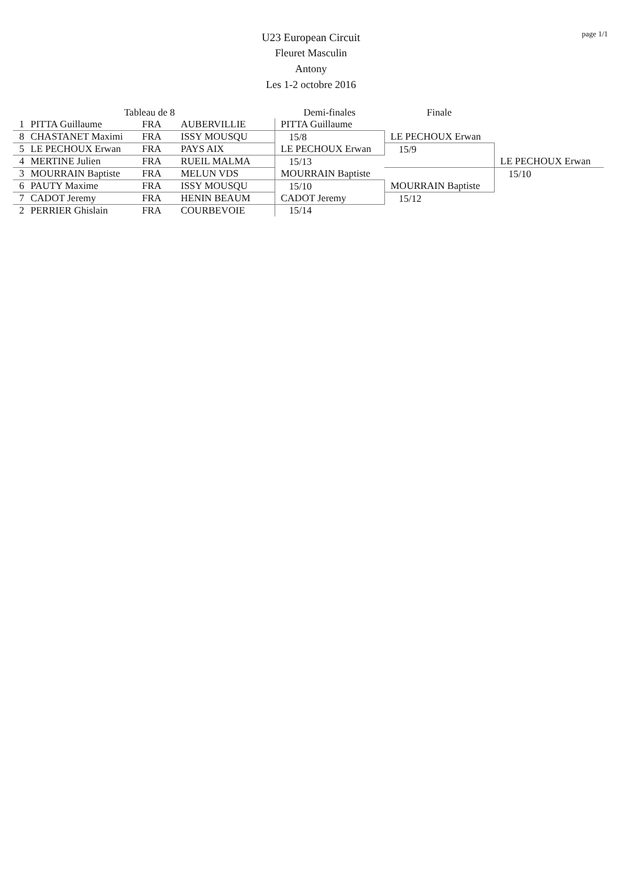page 1/1
U23 European Circuit
Fleuret Masculin
Antony
Les 1-2 octobre 2016
| | Tableau de 8 | | | Demi-finales | Finale | |
| --- | --- | --- | --- | --- | --- | --- |
| 1 | PITTA Guillaume | FRA | AUBERVILLIE | PITTA Guillaume | | |
| 8 | CHASTANET Maximi | FRA | ISSY MOUSQU | 15/8 | LE PECHOUX Erwan | |
| 5 | LE PECHOUX Erwan | FRA | PAYS AIX | LE PECHOUX Erwan | 15/9 | |
| 4 | MERTINE Julien | FRA | RUEIL MALMA | 15/13 | | LE PECHOUX Erwan |
| 3 | MOURRAIN Baptiste | FRA | MELUN VDS | MOURRAIN Baptiste | | 15/10 |
| 6 | PAUTY Maxime | FRA | ISSY MOUSQU | 15/10 | MOURRAIN Baptiste | |
| 7 | CADOT Jeremy | FRA | HENIN BEAUM | CADOT Jeremy | 15/12 | |
| 2 | PERRIER Ghislain | FRA | COURBEVOIE | 15/14 | | |